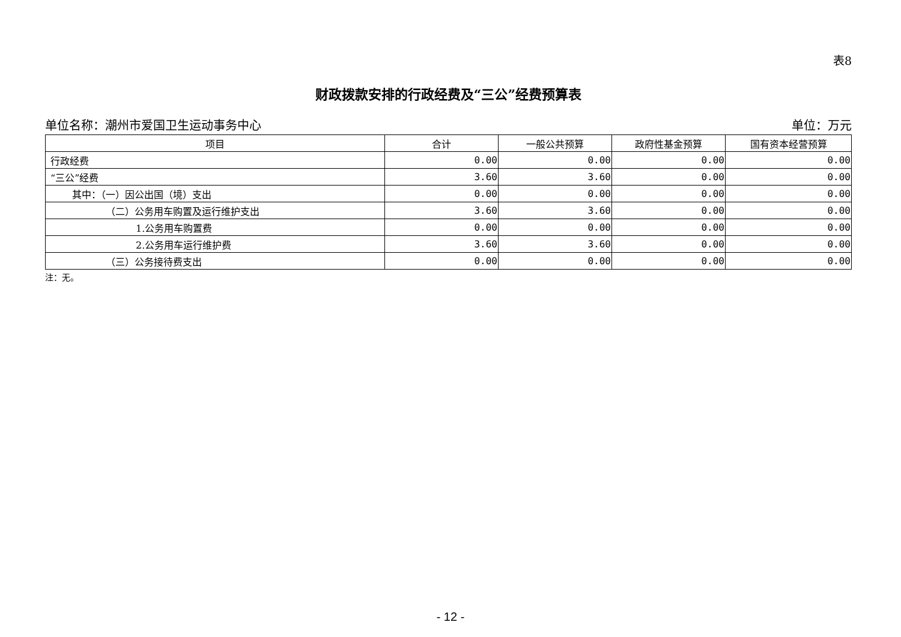表8
财政拨款安排的行政经费及“三公”经费预算表
单位名称：潮州市爱国卫生运动事务中心 单位：万元
| 项目 | 合计 | 一般公共预算 | 政府性基金预算 | 国有资本经营预算 |
| --- | --- | --- | --- | --- |
| 行政经费 | 0.00 | 0.00 | 0.00 | 0.00 |
| “三公”经费 | 3.60 | 3.60 | 0.00 | 0.00 |
| 其中：（一）因公出国（境）支出 | 0.00 | 0.00 | 0.00 | 0.00 |
| （二）公务用车购置及运行维护支出 | 3.60 | 3.60 | 0.00 | 0.00 |
| 1.公务用车购置费 | 0.00 | 0.00 | 0.00 | 0.00 |
| 2.公务用车运行维护费 | 3.60 | 3.60 | 0.00 | 0.00 |
| （三）公务接待费支出 | 0.00 | 0.00 | 0.00 | 0.00 |
注：无。
- 12 -